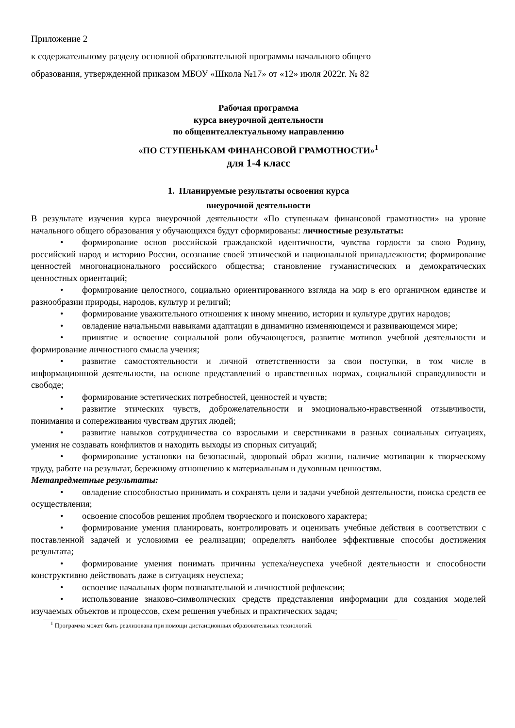Приложение 2
к содержательному разделу основной образовательной программы начального общего
образования, утвержденной приказом МБОУ «Школа №17» от «12» июля 2022г. № 82
Рабочая программа
курса внеурочной деятельности
по общеинтеллектуальному направлению
«ПО СТУПЕНЬКАМ ФИНАНСОВОЙ ГРАМОТНОСТИ»<sup>1</sup>
для 1-4 класс
1. Планируемые результаты освоения курса
внеурочной деятельности
В результате изучения курса внеурочной деятельности «По ступенькам финансовой грамотности» на уровне начального общего образования у обучающихся будут сформированы: личностные результаты:
• формирование основ российской гражданской идентичности, чувства гордости за свою Родину, российский народ и историю России, осознание своей этнической и национальной принадлежности; формирование ценностей многонационального российского общества; становление гуманистических и демократических ценностных ориентаций;
• формирование целостного, социально ориентированного взгляда на мир в его органичном единстве и разнообразии природы, народов, культур и религий;
• формирование уважительного отношения к иному мнению, истории и культуре других народов;
• овладение начальными навыками адаптации в динамично изменяющемся и развивающемся мире;
• принятие и освоение социальной роли обучающегося, развитие мотивов учебной деятельности и формирование личностного смысла учения;
• развитие самостоятельности и личной ответственности за свои поступки, в том числе в информационной деятельности, на основе представлений о нравственных нормах, социальной справедливости и свободе;
• формирование эстетических потребностей, ценностей и чувств;
• развитие этических чувств, доброжелательности и эмоционально-нравственной отзывчивости, понимания и сопереживания чувствам других людей;
• развитие навыков сотрудничества со взрослыми и сверстниками в разных социальных ситуациях, умения не создавать конфликтов и находить выходы из спорных ситуаций;
• формирование установки на безопасный, здоровый образ жизни, наличие мотивации к творческому труду, работе на результат, бережному отношению к материальным и духовным ценностям.
Метапредметные результаты:
• овладение способностью принимать и сохранять цели и задачи учебной деятельности, поиска средств ее осуществления;
• освоение способов решения проблем творческого и поискового характера;
• формирование умения планировать, контролировать и оценивать учебные действия в соответствии с поставленной задачей и условиями ее реализации; определять наиболее эффективные способы достижения результата;
• формирование умения понимать причины успеха/неуспеха учебной деятельности и способности конструктивно действовать даже в ситуациях неуспеха;
• освоение начальных форм познавательной и личностной рефлексии;
• использование знаково-символических средств представления информации для создания моделей изучаемых объектов и процессов, схем решения учебных и практических задач;
<sup>1</sup> Программа может быть реализована при помощи дистанционных образовательных технологий.